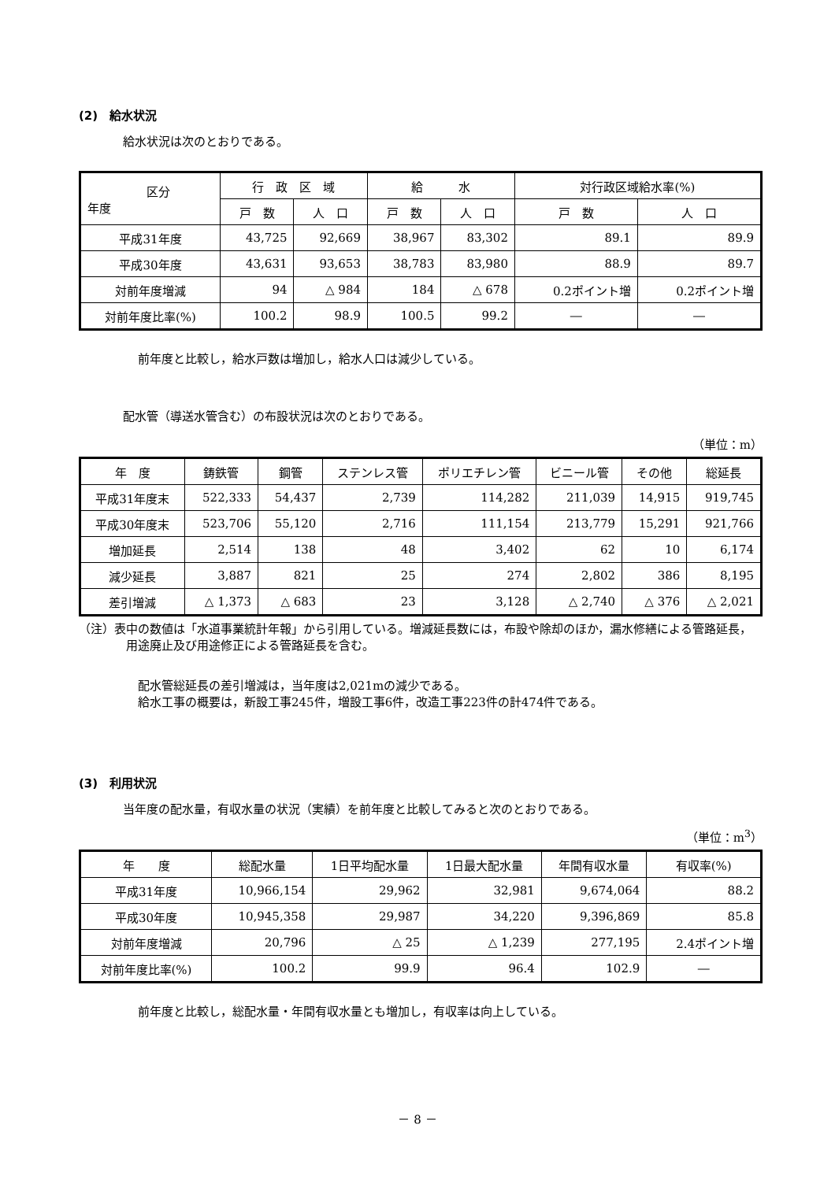(2)　給水状況
給水状況は次のとおりである。
| 区分 年度 | 行 政 区 域 | | 給 水 | | 対行政区域給水率(%) | |
| --- | --- | --- | --- | --- | --- | --- |
| | 戸 数 | 人 口 | 戸 数 | 人 口 | 戸 数 | 人 口 |
| 平成31年度 | 43,725 | 92,669 | 38,967 | 83,302 | 89.1 | 89.9 |
| 平成30年度 | 43,631 | 93,653 | 38,783 | 83,980 | 88.9 | 89.7 |
| 対前年度増減 | 94 | △ 984 | 184 | △ 678 | 0.2ポイント増 | 0.2ポイント増 |
| 対前年度比率(%) | 100.2 | 98.9 | 100.5 | 99.2 | ― | ― |
前年度と比較し，給水戸数は増加し，給水人口は減少している。
配水管（導送水管含む）の布設状況は次のとおりである。
（単位：m）
| 年 度 | 鋳鉄管 | 鋼管 | ステンレス管 | ポリエチレン管 | ビニール管 | その他 | 総延長 |
| --- | --- | --- | --- | --- | --- | --- | --- |
| 平成31年度末 | 522,333 | 54,437 | 2,739 | 114,282 | 211,039 | 14,915 | 919,745 |
| 平成30年度末 | 523,706 | 55,120 | 2,716 | 111,154 | 213,779 | 15,291 | 921,766 |
| 増加延長 | 2,514 | 138 | 48 | 3,402 | 62 | 10 | 6,174 |
| 減少延長 | 3,887 | 821 | 25 | 274 | 2,802 | 386 | 8,195 |
| 差引増減 | △ 1,373 | △ 683 | 23 | 3,128 | △ 2,740 | △ 376 | △ 2,021 |
（注）表中の数値は「水道事業統計年報」から引用している。増減延長数には，布設や除却のほか，漏水修繕による管路延長，用途廃止及び用途修正による管路延長を含む。
配水管総延長の差引増減は，当年度は2,021mの減少である。
給水工事の概要は，新設工事245件，増設工事6件，改造工事223件の計474件である。
(3)　利用状況
当年度の配水量，有収水量の状況（実績）を前年度と比較してみると次のとおりである。
（単位：m<sup>3</sup>）
| 年 度 | 総配水量 | 1日平均配水量 | 1日最大配水量 | 年間有収水量 | 有収率(%) |
| --- | --- | --- | --- | --- | --- |
| 平成31年度 | 10,966,154 | 29,962 | 32,981 | 9,674,064 | 88.2 |
| 平成30年度 | 10,945,358 | 29,987 | 34,220 | 9,396,869 | 85.8 |
| 対前年度増減 | 20,796 | △ 25 | △ 1,239 | 277,195 | 2.4ポイント増 |
| 対前年度比率(%) | 100.2 | 99.9 | 96.4 | 102.9 | ― |
前年度と比較し，総配水量・年間有収水量とも増加し，有収率は向上している。
－ 8 －